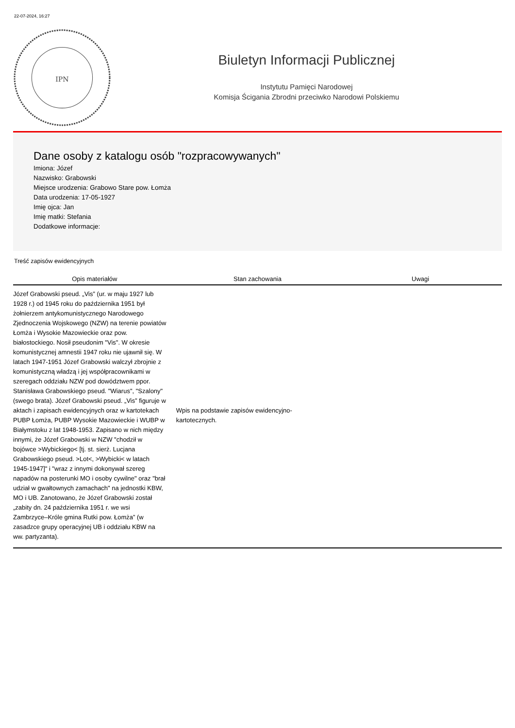22-07-2024, 16:27
IPN
Biuletyn Informacji Publicznej
Instytutu Pamięci Narodowej
Komisja Ścigania Zbrodni przeciwko Narodowi Polskiemu
Dane osoby z katalogu osób "rozpracowywanych"
Imiona: Józef
Nazwisko: Grabowski
Miejsce urodzenia: Grabowo Stare pow. Łomża
Data urodzenia: 17-05-1927
Imię ojca: Jan
Imię matki: Stefania
Dodatkowe informacje:
Treść zapisów ewidencyjnych
| Opis materiałów | Stan zachowania | Uwagi |
| --- | --- | --- |
| Józef Grabowski pseud. „Vis” (ur. w maju 1927 lub 1928 r.) od 1945 roku do października 1951 był żołnierzem antykomunistycznego Narodowego Zjednoczenia Wojskowego (NZW) na terenie powiatów Łomża i Wysokie Mazowieckie oraz pow. białostockiego. Nosił pseudonim "Vis". W okresie komunistycznej amnestii 1947 roku nie ujawnił się. W latach 1947-1951 Józef Grabowski walczył zbrojnie z komunistyczną władzą i jej współpracownikami w szeregach oddziału NZW pod dowództwem ppor. Stanisława Grabowskiego pseud. "Wiarus", "Szalony" (swego brata). Józef Grabowski pseud. „Vis” figuruje w aktach i zapisach ewidencyjnych oraz w kartotekach PUBP Łomża, PUBP Wysokie Mazowieckie i WUBP w Białymstoku z lat 1948-1953. Zapisano w nich między innymi, że Józef Grabowski w NZW "chodził w bojówce >Wybickiego< [tj. st. sierż. Lucjana Grabowskiego pseud. >Lot<, >Wybicki< w latach 1945-1947]" i "wraz z innymi dokonywał szereg napadów na posterunki MO i osoby cywilne" oraz "brał udział w gwałtownych zamachach" na jednostki KBW, MO i UB. Zanotowano, że Józef Grabowski został „zabity dn. 24 października 1951 r. we wsi Zambrzyce–Króle gmina Rutki pow. Łomża” (w zasadzce grupy operacyjnej UB i oddziału KBW na ww. partyzanta). | Wpis na podstawie zapisów ewidencyjno-kartotecznych. | |